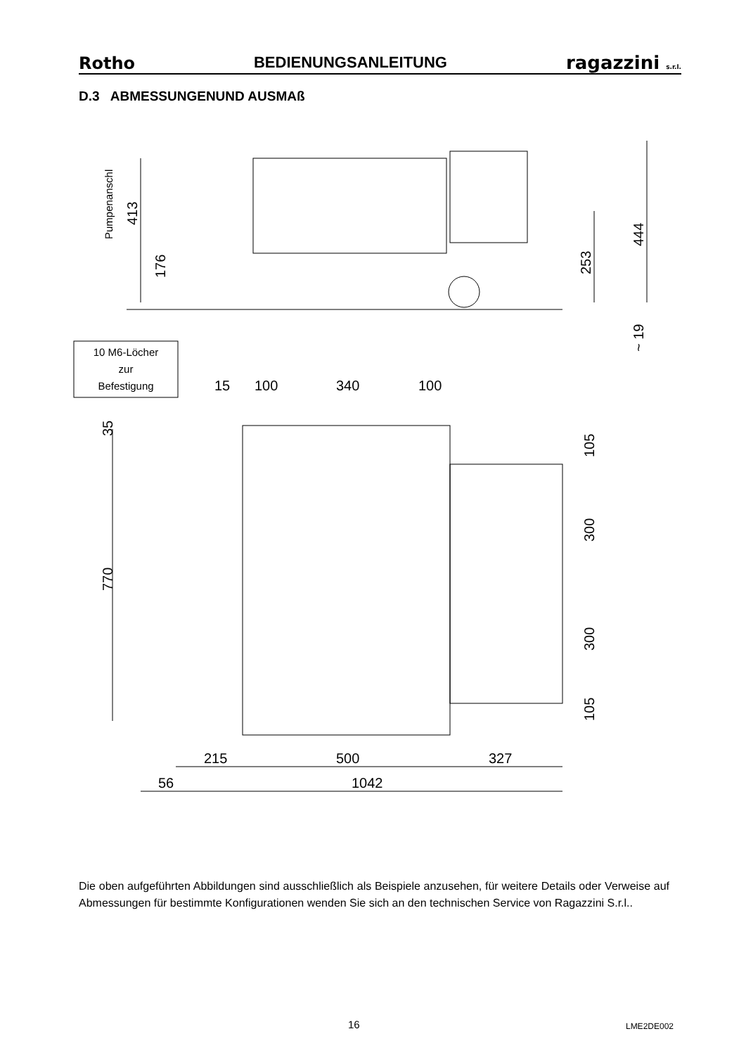Rotho BEDIENUNGSANLEITUNG ragazzini s.r.l.
D.3 ABMESSUNGENUND AUSMAß
Pumpenanschl
413
176
253
444
~ 19
10 M6-Löcher
zur
Befestigung
15
100
340
100
35
770
105
300
300
105
215
500
327
56
1042
Die oben aufgeführten Abbildungen sind ausschließlich als Beispiele anzusehen, für weitere Details oder Verweise auf Abmessungen für bestimmte Konfigurationen wenden Sie sich an den technischen Service von Ragazzini S.r.l..
16 LME2DE002